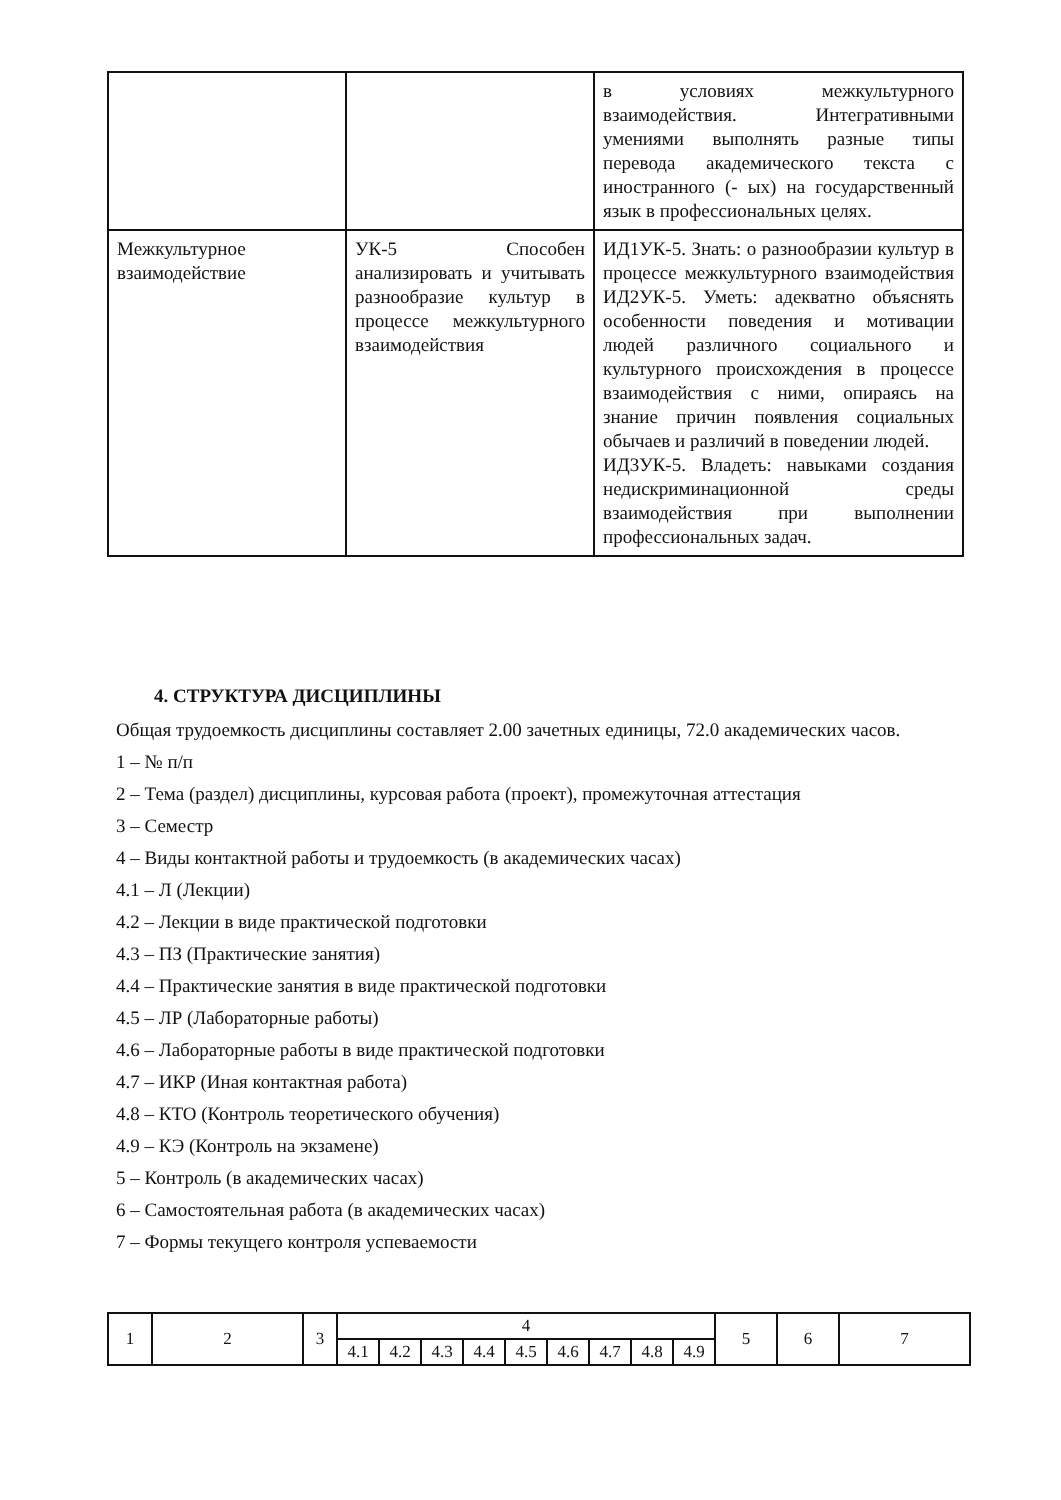| | | в условиях межкультурного взаимодействия. Интегративными умениями выполнять разные типы перевода академического текста с иностранного (- ых) на государственный язык в профессиональных целях. |
| Межкультурное взаимодействие | УК-5 Способен анализировать и учитывать разнообразие культур в процессе межкультурного взаимодействия | ИД1УК-5. Знать: о разнообразии культур в процессе межкультурного взаимодействия ИД2УК-5. Уметь: адекватно объяснять особенности поведения и мотивации людей различного социального и культурного происхождения в процессе взаимодействия с ними, опираясь на знание причин появления социальных обычаев и различий в поведении людей. ИД3УК-5. Владеть: навыками создания недискриминационной среды взаимодействия при выполнении профессиональных задач. |
4. СТРУКТУРА ДИСЦИПЛИНЫ
Общая трудоемкость дисциплины составляет 2.00 зачетных единицы, 72.0 академических часов.
1 – № п/п
2 – Тема (раздел) дисциплины, курсовая работа (проект), промежуточная аттестация
3 – Семестр
4 – Виды контактной работы и трудоемкость (в академических часах)
4.1 – Л (Лекции)
4.2 – Лекции в виде практической подготовки
4.3 – ПЗ (Практические занятия)
4.4 – Практические занятия в виде практической подготовки
4.5 – ЛР (Лабораторные работы)
4.6 – Лабораторные работы в виде практической подготовки
4.7 – ИКР (Иная контактная работа)
4.8 – КТО (Контроль теоретического обучения)
4.9 – КЭ (Контроль на экзамене)
5 – Контроль (в академических часах)
6 – Самостоятельная работа (в академических часах)
7 – Формы текущего контроля успеваемости
| 1 | 2 | 3 | 4 | | | | | | | | | 5 | 6 | 7 |
| | | | 4.1 | 4.2 | 4.3 | 4.4 | 4.5 | 4.6 | 4.7 | 4.8 | 4.9 | | | |